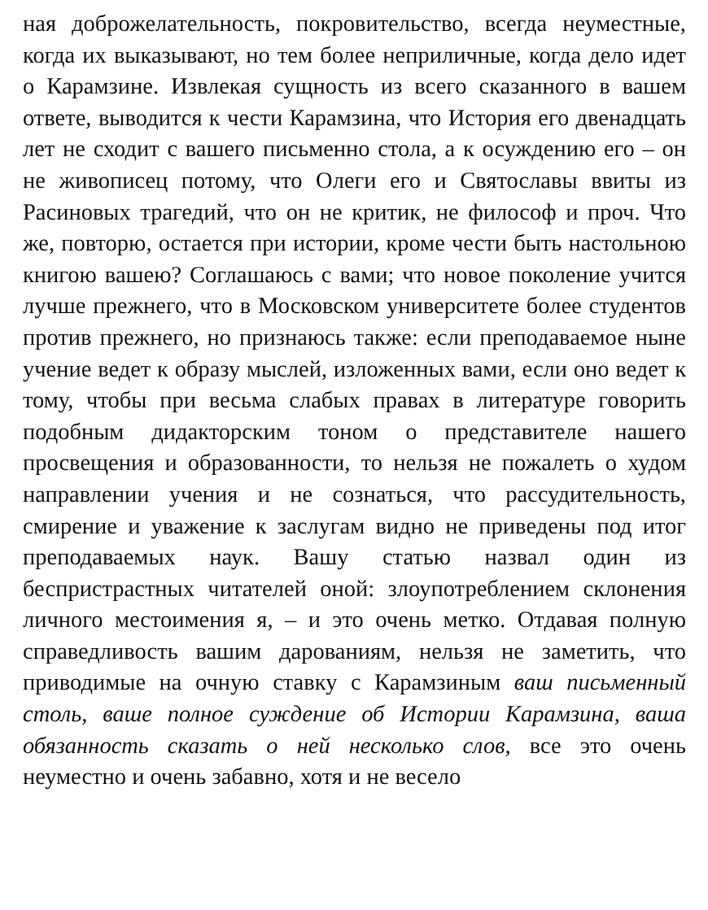ная доброжелательность, покровительство, всегда неуместные, когда их выказывают, но тем более неприличные, когда дело идет о Карамзине. Извлекая сущность из всего сказанного в вашем ответе, выводится к чести Карамзина, что История его двенадцать лет не сходит с вашего письменно стола, а к осуждению его – он не живописец потому, что Олеги его и Святославы ввиты из Расиновых трагедий, что он не критик, не философ и проч. Что же, повторю, остается при истории, кроме чести быть настольною книгою вашею? Соглашаюсь с вами; что новое поколение учится лучше прежнего, что в Московском университете более студентов против прежнего, но признаюсь также: если преподаваемое ныне учение ведет к образу мыслей, изложенных вами, если оно ведет к тому, чтобы при весьма слабых правах в литературе говорить подобным дидакторским тоном о представителе нашего просвещения и образованности, то нельзя не пожалеть о худом направлении учения и не сознаться, что рассудительность, смирение и уважение к заслугам видно не приведены под итог преподаваемых наук. Вашу статью назвал один из беспристрастных читателей оной: злоупотреблением склонения личного местоимения я, – и это очень метко. Отдавая полную справедливость вашим дарованиям, нельзя не заметить, что приводимые на очную ставку с Карамзиным ваш письменный столь, ваше полное суждение об Истории Карамзина, ваша обязанность сказать о ней несколько слов, все это очень неуместно и очень забавно, хотя и не весело